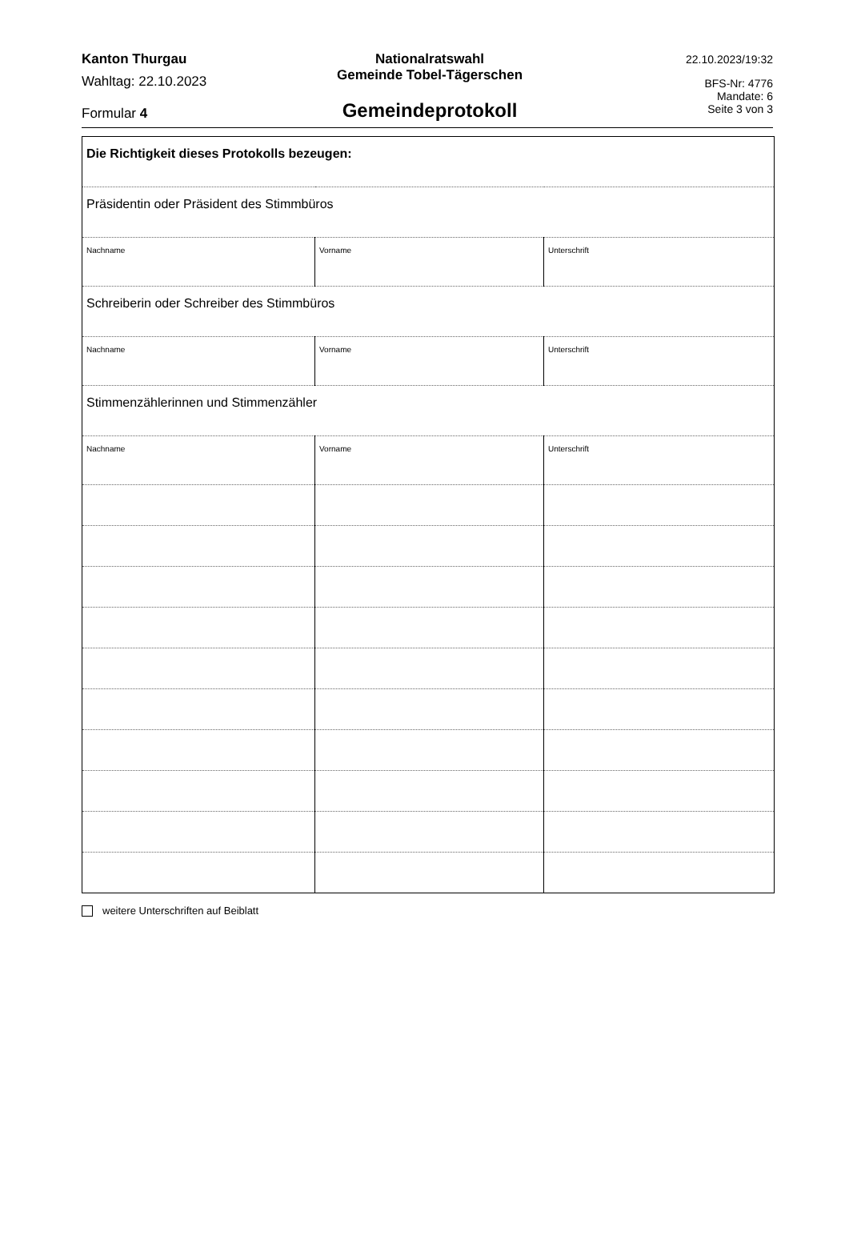Kanton Thurgau
Wahltag: 22.10.2023
Formular 4
Nationalratswahl
Gemeinde Tobel-Tägerschen
Gemeindeprotokoll
22.10.2023/19:32
BFS-Nr: 4776
Mandate: 6
Seite 3 von 3
| Die Richtigkeit dieses Protokolls bezeugen: | | |
| Präsidentin oder Präsident des Stimmbüros | | |
| Nachname | Vorname | Unterschrift |
| Schreiberin oder Schreiber des Stimmbüros | | |
| Nachname | Vorname | Unterschrift |
| Stimmenzählerinnen und Stimmenzähler | | |
| Nachname | Vorname | Unterschrift |
weitere Unterschriften auf Beiblatt